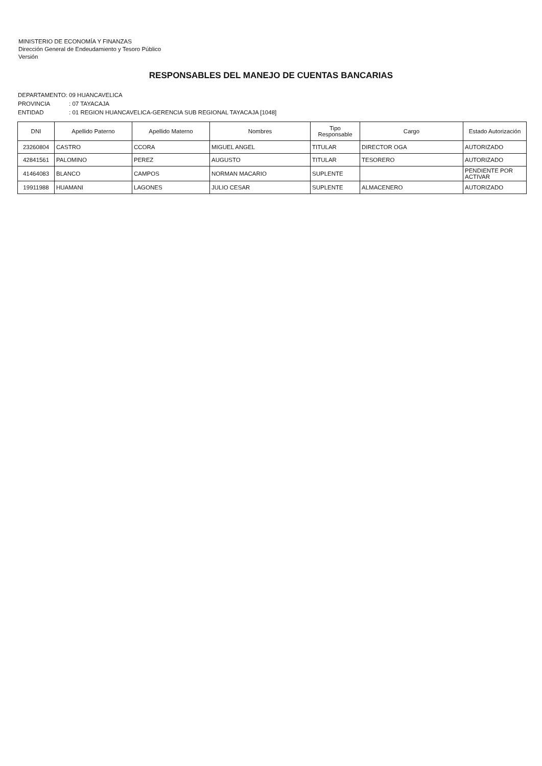MINISTERIO DE ECONOMÍA Y FINANZAS
Dirección General de Endeudamiento y Tesoro Público
Versión
RESPONSABLES DEL MANEJO DE CUENTAS BANCARIAS
DEPARTAMENTO: 09 HUANCAVELICA
PROVINCIA: 07 TAYACAJA
ENTIDAD: 01 REGION HUANCAVELICA-GERENCIA SUB REGIONAL TAYACAJA [1048]
| DNI | Apellido Paterno | Apellido Materno | Nombres | Tipo Responsable | Cargo | Estado Autorización |
| --- | --- | --- | --- | --- | --- | --- |
| 23260804 | CASTRO | CCORA | MIGUEL ANGEL | TITULAR | DIRECTOR OGA | AUTORIZADO |
| 42841561 | PALOMINO | PEREZ | AUGUSTO | TITULAR | TESORERO | AUTORIZADO |
| 41464083 | BLANCO | CAMPOS | NORMAN MACARIO | SUPLENTE | | PENDIENTE POR ACTIVAR |
| 19911988 | HUAMANI | LAGONES | JULIO CESAR | SUPLENTE | ALMACENERO | AUTORIZADO |